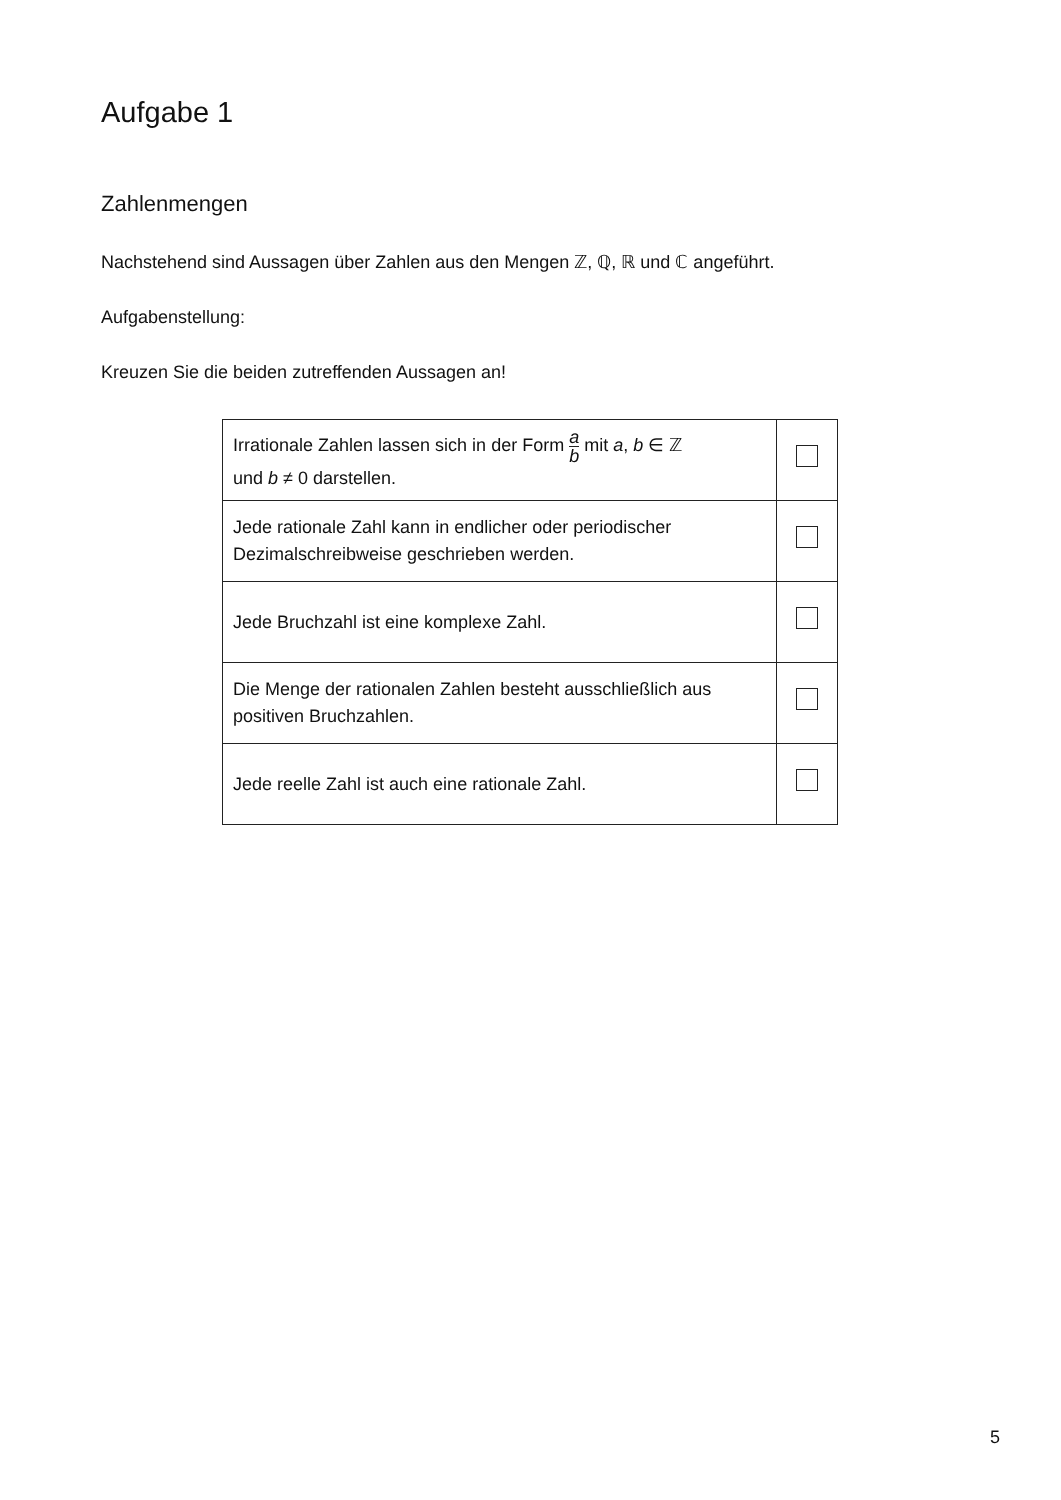Aufgabe 1
Zahlenmengen
Nachstehend sind Aussagen über Zahlen aus den Mengen ℤ, ℚ, ℝ und ℂ angeführt.
Aufgabenstellung:
Kreuzen Sie die beiden zutreffenden Aussagen an!
| Irrationale Zahlen lassen sich in der Form a b mit a , b ∈ ℤ und b ≠ 0 darstellen. | |
| Jede rationale Zahl kann in endlicher oder periodischer Dezimalschreibweise geschrieben werden. | |
| Jede Bruchzahl ist eine komplexe Zahl. | |
| Die Menge der rationalen Zahlen besteht ausschließlich aus positiven Bruchzahlen. | |
| Jede reelle Zahl ist auch eine rationale Zahl. | |
5